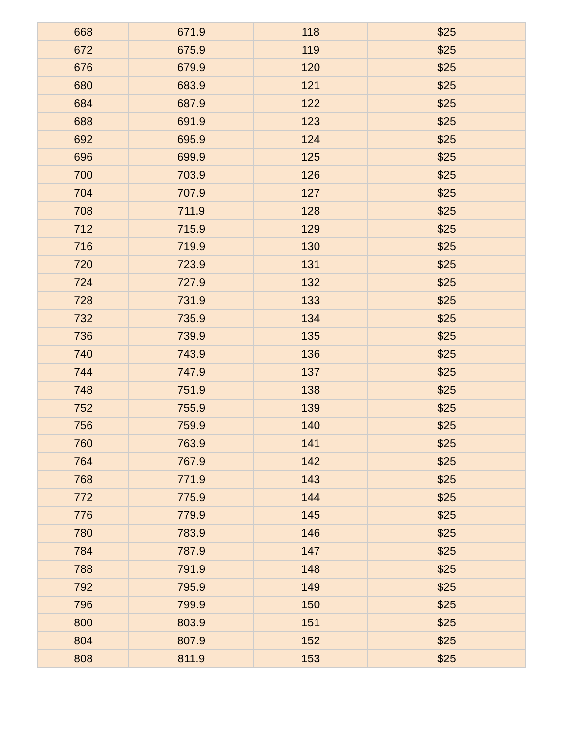| 668 | 671.9 | 118 | $25 |
| 672 | 675.9 | 119 | $25 |
| 676 | 679.9 | 120 | $25 |
| 680 | 683.9 | 121 | $25 |
| 684 | 687.9 | 122 | $25 |
| 688 | 691.9 | 123 | $25 |
| 692 | 695.9 | 124 | $25 |
| 696 | 699.9 | 125 | $25 |
| 700 | 703.9 | 126 | $25 |
| 704 | 707.9 | 127 | $25 |
| 708 | 711.9 | 128 | $25 |
| 712 | 715.9 | 129 | $25 |
| 716 | 719.9 | 130 | $25 |
| 720 | 723.9 | 131 | $25 |
| 724 | 727.9 | 132 | $25 |
| 728 | 731.9 | 133 | $25 |
| 732 | 735.9 | 134 | $25 |
| 736 | 739.9 | 135 | $25 |
| 740 | 743.9 | 136 | $25 |
| 744 | 747.9 | 137 | $25 |
| 748 | 751.9 | 138 | $25 |
| 752 | 755.9 | 139 | $25 |
| 756 | 759.9 | 140 | $25 |
| 760 | 763.9 | 141 | $25 |
| 764 | 767.9 | 142 | $25 |
| 768 | 771.9 | 143 | $25 |
| 772 | 775.9 | 144 | $25 |
| 776 | 779.9 | 145 | $25 |
| 780 | 783.9 | 146 | $25 |
| 784 | 787.9 | 147 | $25 |
| 788 | 791.9 | 148 | $25 |
| 792 | 795.9 | 149 | $25 |
| 796 | 799.9 | 150 | $25 |
| 800 | 803.9 | 151 | $25 |
| 804 | 807.9 | 152 | $25 |
| 808 | 811.9 | 153 | $25 |